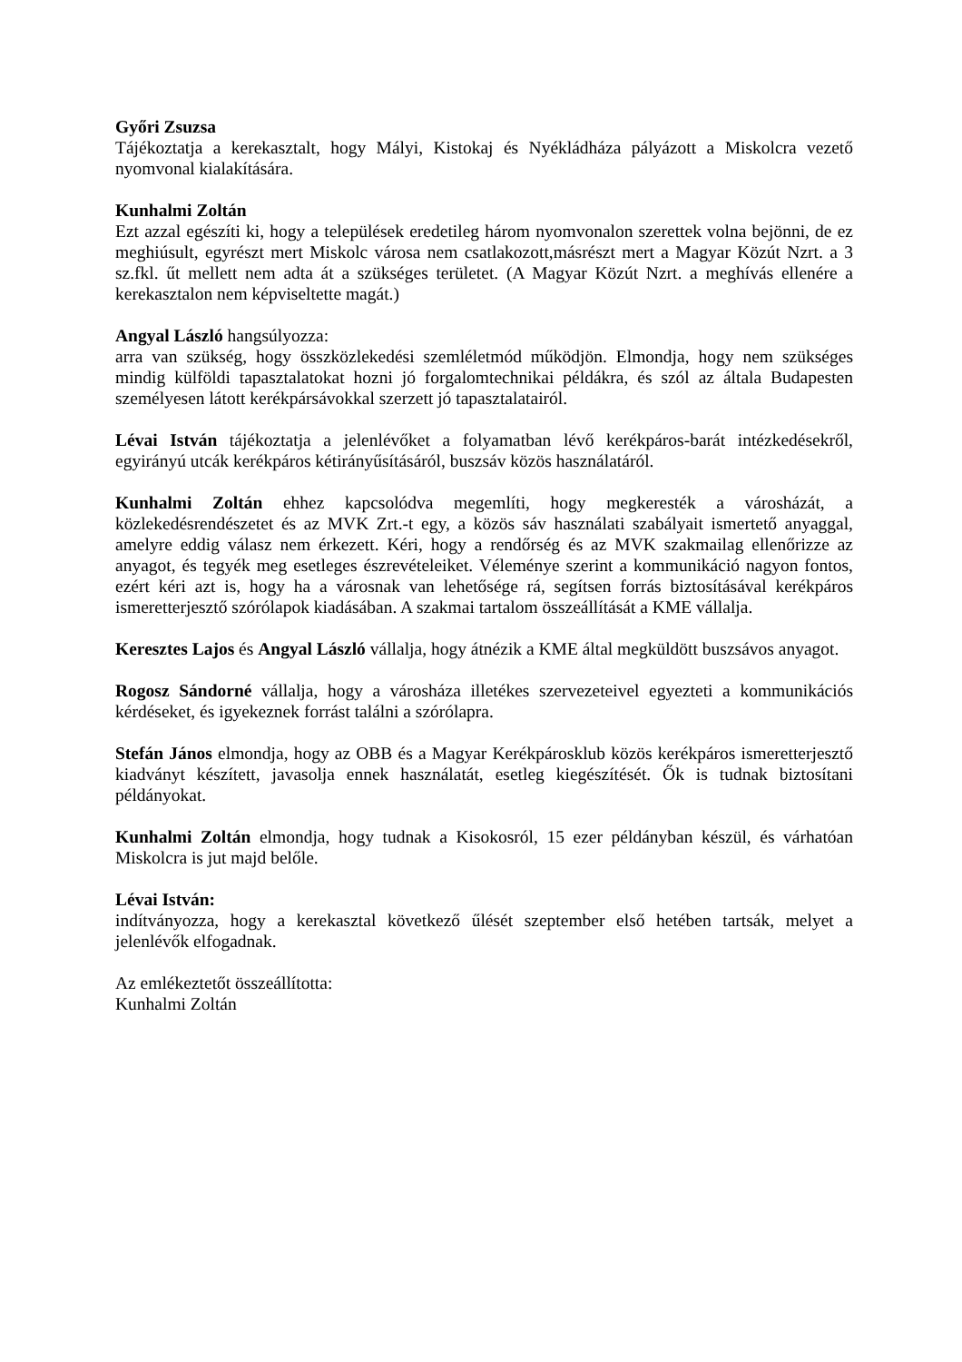Győri Zsuzsa
Tájékoztatja a kerekasztalt, hogy Mályi, Kistokaj és Nyékládháza pályázott a Miskolcra vezető nyomvonal kialakítására.
Kunhalmi Zoltán
Ezt azzal egészíti ki, hogy a települések eredetileg három nyomvonalon szerettek volna bejönni, de ez meghiúsult, egyrészt mert Miskolc városa nem csatlakozott,másrészt mert a Magyar Közút Nzrt. a 3 sz.fkl. űt mellett nem adta át a szükséges területet. (A Magyar Közút Nzrt. a meghívás ellenére a kerekasztalon nem képviseltette magát.)
Angyal László hangsúlyozza:
arra van szükség, hogy összközlekedési szemléletmód működjön. Elmondja, hogy nem szükséges mindig külföldi tapasztalatokat hozni jó forgalomtechnikai példákra, és szól az általa Budapesten személyesen látott kerékpársávokkal szerzett jó tapasztalatairól.
Lévai István tájékoztatja a jelenlévőket a folyamatban lévő kerékpáros-barát intézkedésekről, egyirányú utcák kerékpáros kétirányűsításáról, buszsáv közös használatáról.
Kunhalmi Zoltán ehhez kapcsolódva megemlíti, hogy megkeresték a városházát, a közlekedésrendészetet és az MVK Zrt.-t egy, a közös sáv használati szabályait ismertető anyaggal, amelyre eddig válasz nem érkezett. Kéri, hogy a rendőrség és az MVK szakmailag ellenőrizze az anyagot, és tegyék meg esetleges észrevételeiket. Véleménye szerint a kommunikáció nagyon fontos, ezért kéri azt is, hogy ha a városnak van lehetősége rá, segítsen forrás biztosításával kerékpáros ismeretterjesztő szórólapok kiadásában. A szakmai tartalom összeállítását a KME vállalja.
Keresztes Lajos és Angyal László vállalja, hogy átnézik a KME által megküldött buszsávos anyagot.
Rogosz Sándorné vállalja, hogy a városháza illetékes szervezeteivel egyezteti a kommunikációs kérdéseket, és igyekeznek forrást találni a szórólapra.
Stefán János elmondja, hogy az OBB és a Magyar Kerékpárosklub közös kerékpáros ismeretterjesztő kiadványt készített, javasolja ennek használatát, esetleg kiegészítését. Ők is tudnak biztosítani példányokat.
Kunhalmi Zoltán elmondja, hogy tudnak a Kisokosról, 15 ezer példányban készül, és várhatóan Miskolcra is jut majd belőle.
Lévai István:
indítványozza, hogy a kerekasztal következő űlését szeptember első hetében tartsák, melyet a jelenlévők elfogadnak.
Az emlékeztetőt összeállította:
Kunhalmi Zoltán